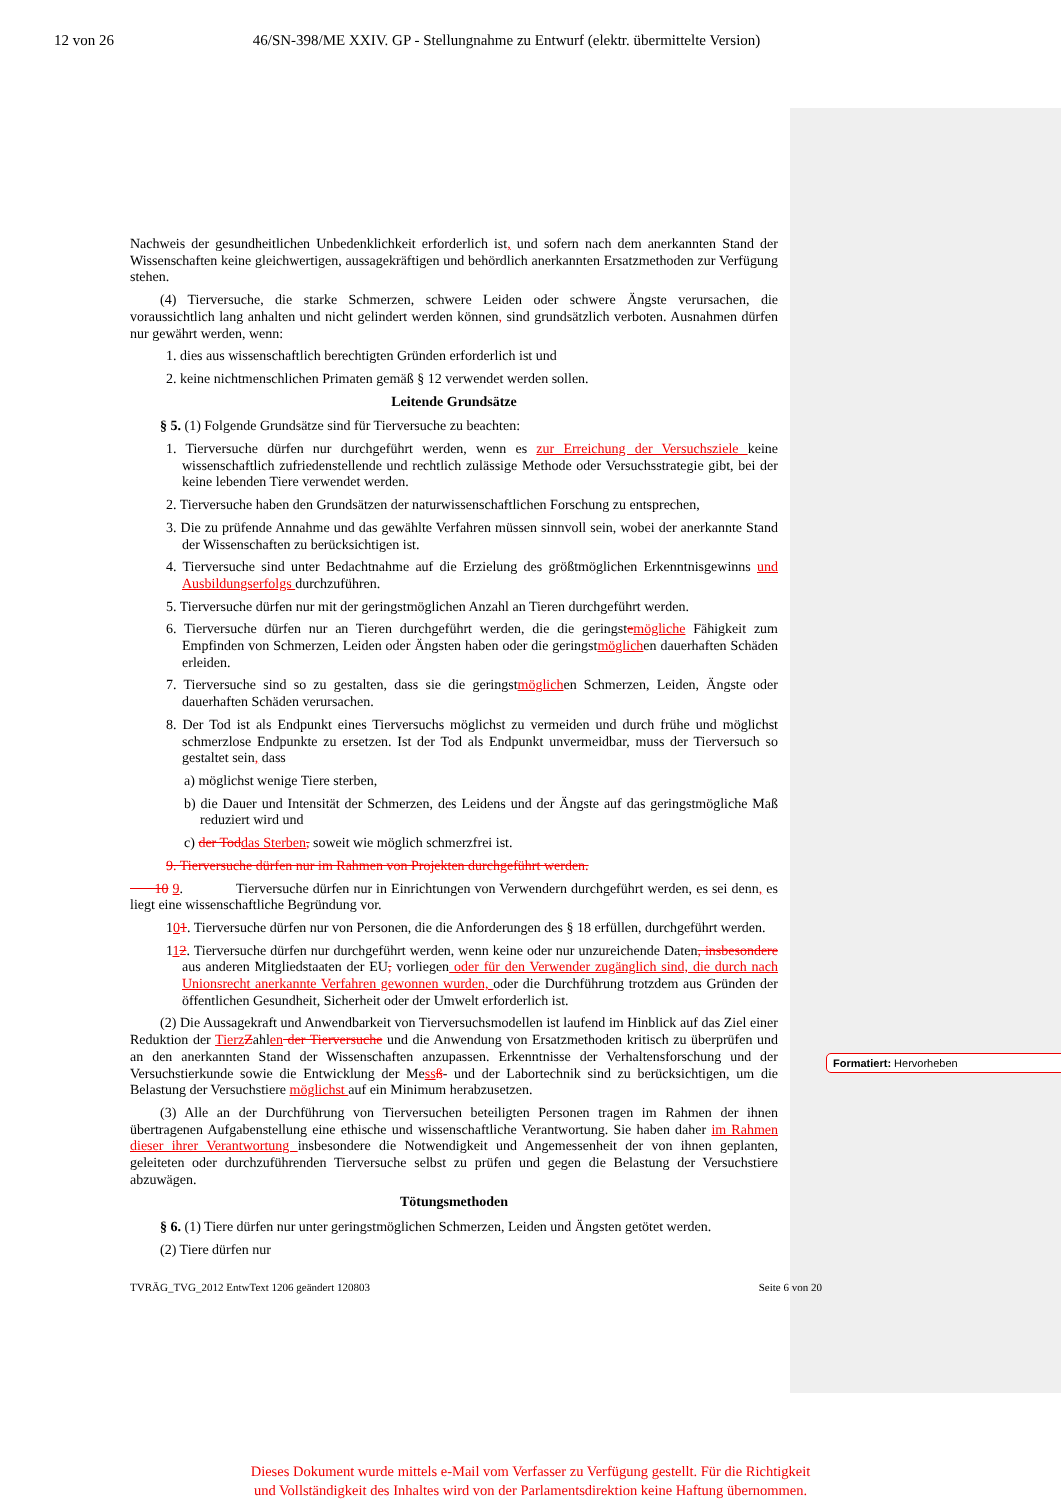12 von 26 46/SN-398/ME XXIV. GP - Stellungnahme zu Entwurf (elektr. übermittelte Version)
Nachweis der gesundheitlichen Unbedenklichkeit erforderlich ist, und sofern nach dem anerkannten Stand der Wissenschaften keine gleichwertigen, aussagekräftigen und behördlich anerkannten Ersatzmethoden zur Verfügung stehen.
(4) Tierversuche, die starke Schmerzen, schwere Leiden oder schwere Ängste verursachen, die voraussichtlich lang anhalten und nicht gelindert werden können, sind grundsätzlich verboten. Ausnahmen dürfen nur gewährt werden, wenn:
1. dies aus wissenschaftlich berechtigten Gründen erforderlich ist und
2. keine nichtmenschlichen Primaten gemäß § 12 verwendet werden sollen.
Leitende Grundsätze
§ 5. (1) Folgende Grundsätze sind für Tierversuche zu beachten:
1. Tierversuche dürfen nur durchgeführt werden, wenn es zur Erreichung der Versuchsziele keine wissenschaftlich zufriedenstellende und rechtlich zulässige Methode oder Versuchsstrategie gibt, bei der keine lebenden Tiere verwendet werden.
2. Tierversuche haben den Grundsätzen der naturwissenschaftlichen Forschung zu entsprechen,
3. Die zu prüfende Annahme und das gewählte Verfahren müssen sinnvoll sein, wobei der anerkannte Stand der Wissenschaften zu berücksichtigen ist.
4. Tierversuche sind unter Bedachtnahme auf die Erzielung des größtmöglichen Erkenntnisgewinns und Ausbildungserfolgs durchzuführen.
5. Tierversuche dürfen nur mit der geringstmöglichen Anzahl an Tieren durchgeführt werden.
6. Tierversuche dürfen nur an Tieren durchgeführt werden, die die geringstemögliche Fähigkeit zum Empfinden von Schmerzen, Leiden oder Ängsten haben oder die geringstmöglichen dauerhaften Schäden erleiden.
7. Tierversuche sind so zu gestalten, dass sie die geringstmöglichen Schmerzen, Leiden, Ängste oder dauerhaften Schäden verursachen.
8. Der Tod ist als Endpunkt eines Tierversuchs möglichst zu vermeiden und durch frühe und möglichst schmerzlose Endpunkte zu ersetzen. Ist der Tod als Endpunkt unvermeidbar, muss der Tierversuch so gestaltet sein, dass
a) möglichst wenige Tiere sterben,
b) die Dauer und Intensität der Schmerzen, des Leidens und der Ängste auf das geringstmögliche Maß reduziert wird und
c) der Tod das Sterben, soweit wie möglich schmerzfrei ist.
9. Tierversuche dürfen nur im Rahmen von Projekten durchgeführt werden.
10 9. Tierversuche dürfen nur in Einrichtungen von Verwendern durchgeführt werden, es sei denn, es liegt eine wissenschaftliche Begründung vor.
101. Tierversuche dürfen nur von Personen, die die Anforderungen des § 18 erfüllen, durchgeführt werden.
112. Tierversuche dürfen nur durchgeführt werden, wenn keine oder nur unzureichende Daten, insbesondere aus anderen Mitgliedstaaten der EU, vorliegen oder für den Verwender zugänglich sind, die durch nach Unionsrecht anerkannte Verfahren gewonnen wurden, oder die Durchführung trotzdem aus Gründen der öffentlichen Gesundheit, Sicherheit oder der Umwelt erforderlich ist.
(2) Die Aussagekraft und Anwendbarkeit von Tierversuchsmodellen ist laufend im Hinblick auf das Ziel einer Reduktion der Tierz Zahlen der Tierversuche und die Anwendung von Ersatzmethoden kritisch zu überprüfen und an den anerkannten Stand der Wissenschaften anzupassen. Erkenntnisse der Verhaltensforschung und der Versuchstierkunde sowie die Entwicklung der Mess ß- und der Labortechnik sind zu berücksichtigen, um die Belastung der Versuchstiere möglichst auf ein Minimum herabzusetzen.
(3) Alle an der Durchführung von Tierversuchen beteiligten Personen tragen im Rahmen der ihnen übertragenen Aufgabenstellung eine ethische und wissenschaftliche Verantwortung. Sie haben daher im Rahmen dieser ihrer Verantwortung insbesondere die Notwendigkeit und Angemessenheit der von ihnen geplanten, geleiteten oder durchzuführenden Tierversuche selbst zu prüfen und gegen die Belastung der Versuchstiere abzuwägen.
Tötungsmethoden
§ 6. (1) Tiere dürfen nur unter geringstmöglichen Schmerzen, Leiden und Ängsten getötet werden.
(2) Tiere dürfen nur
TVRÄG_TVG_2012 EntwText 1206 geändert 120803 Seite 6 von 20
Formatiert: Hervorheben
Dieses Dokument wurde mittels e-Mail vom Verfasser zu Verfügung gestellt. Für die Richtigkeit
und Vollständigkeit des Inhaltes wird von der Parlamentsdirektion keine Haftung übernommen.